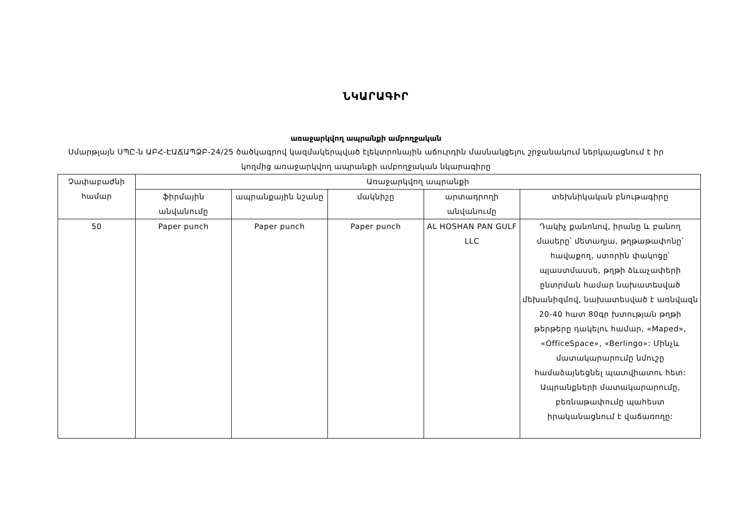ՆԿԱՐԱԳԻՐ
առաջարկվող ապրանքի ամբողջական
Սմարթլայն ՍՊԸ-ն ԱԲՀ-ԷԱՃԱՊՁԲ-24/25 ծածկագրով կազմակերպված էլեկտրոնային աճուրդին մասնակցելու շրջանակում ներկայացնում է իր կողմից առաջարկվող ապրանքի ամբողջական նկարագիրը
| Չափաբաժնի համար | Առաջարկվող ապրանքի | | | | |
| --- | --- | --- | --- | --- | --- |
| | ֆիրմային անվանումը | ապրանքային նշանը | մակնիշը | արտադրողի անվանումը | տեխնիկական բնութագիրը |
| 50 | Paper punch | Paper punch | Paper punch | AL HOSHAN PAN GULF LLC | Դակիչ քանոնով, իրանը և բանող մասերը՝ մետաղյա, թղթաթափոնը՝ հավաքող, ստորին փակոցը՝ պլաստմասսե, թղթի ձևաչափերի ընտրման համար նախատեսված մեխանիզմով, նախատեսված է առնվազն 20-40 հատ 80գր խտության թղթի թերթերը դակելու համար, «Maped», «OfficeSpace», «Berlingo»: Մինչև մատակարարումը նմուշը համաձայնեցնել պատվիատու հետ: Ապրանքների մատակարարումը, բեռնաթափումը պահեստ իրականացնում է վաճառողը: |